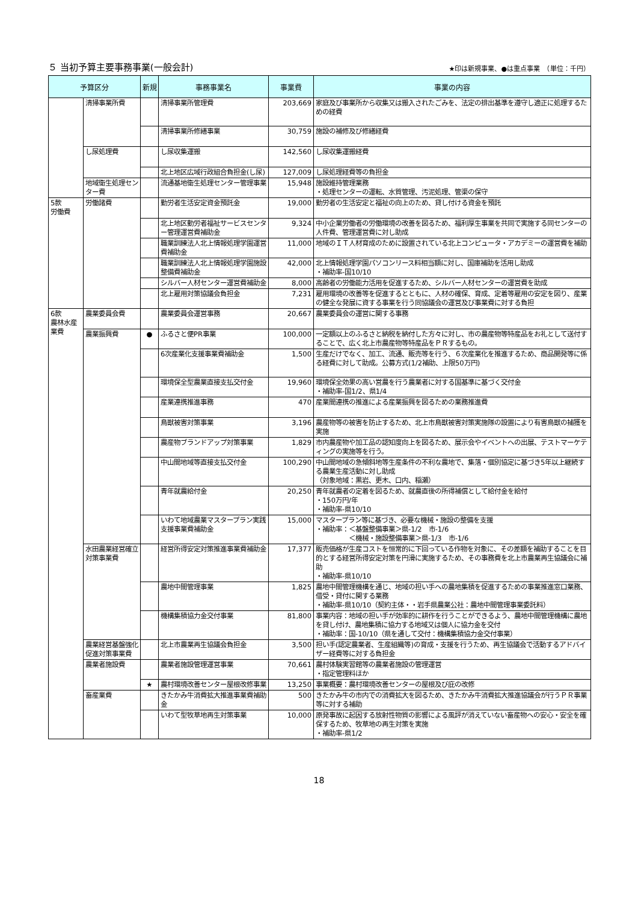５ 当初予算主要事務事業(一般会計) ★印は新規事業、●は重点事業　（単位：千円）
| 予算区分 | | 新規 | 事務事業名 | 事業費 | 事業の内容 |
| --- | --- | --- | --- | --- | --- |
| | 清掃事業所費 | | 清掃事業所管理費 | 203,669 | 家庭及び事業所から収集又は搬入されたごみを、法定の排出基準を遵守し適正に処理するための経費 |
| | | | 清掃事業所修繕事業 | 30,759 | 施設の補修及び修繕経費 |
| | し尿処理費 | | し尿収集運搬 | 142,560 | し尿収集運搬経費 |
| | | | 北上地区広域行政組合負担金(し尿) | 127,009 | し尿処理経費等の負担金 |
| | 地域衛生処理センター費 | | 流通基地衛生処理センター管理事業 | 15,948 | 施設維持管理業務 ・処理センターの運転、水質管理、汚泥処理、管渠の保守 |
| 5款 労働費 | 労働諸費 | | 勤労者生活安定資金預託金 | 19,000 | 勤労者の生活安定と福祉の向上のため、貸し付ける資金を預託 |
| | | | 北上地区勤労者福祉サービスセンター管理運営費補助金 | 9,324 | 中小企業労働者の労働環境の改善を図るため、福利厚生事業を共同で実施する同センターの人件費、管理運営費に対し助成 |
| | | | 職業訓練法人北上情報処理学園運営費補助金 | 11,000 | 地域のＩＴ人材育成のために設置されている北上コンピュータ・アカデミーの運営費を補助 |
| | | | 職業訓練法人北上情報処理学園施設整備費補助金 | 42,000 | 北上情報処理学園パソコンリース料相当額に対し、国庫補助を活用し助成 ・補助率-国10/10 |
| | | | シルバー人材センター運営費補助金 | 8,000 | 高齢者の労働能力活用を促進するため、シルバー人材センターの運営費を助成 |
| | | | 北上雇用対策協議会負担金 | 7,231 | 雇用環境の改善等を促進するとともに、人材の確保、育成、定着等雇用の安定を図り、産業の健全な発展に資する事業を行う同協議会の運営及び事業費に対する負担 |
| 6款 農林水産業費 | 農業委員会費 | | 農業委員会運営事務 | 20,667 | 農業委員会の運営に関する事務 |
| | 農業振興費 | ● | ふるさと便PR事業 | 100,000 | 一定額以上のふるさと納税を納付した方々に対し、市の農産物等特産品をお礼として送付することで、広く北上市農産物等特産品をＰＲするもの。 |
| | | | 6次産業化支援事業費補助金 | 1,500 | 生産だけでなく、加工、流通、販売等を行う、６次産業化を推進するため、商品開発等に係る経費に対して助成。公募方式(1/2補助、上限50万円) |
| | | | 環境保全型農業直接支払交付金 | 19,960 | 環境保全効果の高い営農を行う農業者に対する国基準に基づく交付金 ・補助率-国1/2、県1/4 |
| | | | 産業連携推進事務 | 470 | 産業間連携の推進による産業振興を図るための業務推進費 |
| | | | 鳥獣被害対策事業 | 3,196 | 農産物等の被害を防止するため、北上市鳥獣被害対策実施隊の設置により有害鳥獣の捕獲を実施 |
| | | | 農産物ブランドアップ対策事業 | 1,829 | 市内農産物や加工品の認知度向上を図るため、展示会やイベントへの出展、テストマーケティングの実施等を行う。 |
| | | | 中山間地域等直接支払交付金 | 100,290 | 中山間地域の急傾斜地等生産条件の不利な農地で、集落・個別協定に基づき5年以上継続する農業生産活動に対し助成 （対象地域：黒岩、更木、口内、稲瀬） |
| | | | 青年就農給付金 | 20,250 | 青年就農者の定着を図るため、就農直後の所得補償として給付金を給付 ・150万円/年 ・補助率-県10/10 |
| | | | いわて地域農業マスタープラン実践支援事業費補助金 | 15,000 | マスタープラン等に基づき、必要な機械・施設の整備を支援 ・補助率：＜基盤整備事業＞県-1/2 市-1/6 ＜機械・施設整備事業＞県-1/3 市-1/6 |
| | 水田農業経営確立対策事業費 | | 経営所得安定対策推進事業費補助金 | 17,377 | 販売価格が生産コストを恒常的に下回っている作物を対象に、その差額を補助することを目的とする経営所得安定対策を円滑に実施するため、その事務費を北上市農業再生協議会に補助 ・補助率-県10/10 |
| | | | 農地中間管理事業 | 1,825 | 農地中間管理機構を通じ、地域の担い手への農地集積を促進するための事業推進窓口業務、借受・貸付に関する業務 ・補助率-県10/10（契約主体・・岩手県農業公社：農地中間管理事業委託料） |
| | | | 機構集積協力金交付事業 | 81,800 | 事業内容：地域の担い手が効率的に耕作を行うことができるよう、農地中間管理機構に農地を貸し付け、農地集積に協力する地域又は個人に協力金を交付 ・補助率：国-10/10（県を通して交付：機構集積協力金交付事業） |
| | 農業経営基盤強化促進対策事業費 | | 北上市農業再生協議会負担金 | 3,500 | 担い手(認定農業者、生産組織等)の育成・支援を行うため、再生協議会で活動するアドバイザー経費等に対する負担金 |
| | 農業者施設費 | | 農業者施設管理運営事業 | 70,661 | 農村体験実習館等の農業者施設の管理運営 ・指定管理料ほか |
| | | ★ | 農村環境改善センター屋根改修事業 | 13,250 | 事業概要：農村環境改善センターの屋根及び庇の改修 |
| | 畜産業費 | | きたかみ牛消費拡大推進事業費補助金 | 500 | きたかみ牛の市内での消費拡大を図るため、きたかみ牛消費拡大推進協議会が行うＰＲ事業等に対する補助 |
| | | | いわて型牧草地再生対策事業 | 10,000 | 原発事故に起因する放射性物質の影響による風評が消えていない畜産物への安心・安全を確保するため、牧草地の再生対策を実施 ・補助率-県1/2 |
18